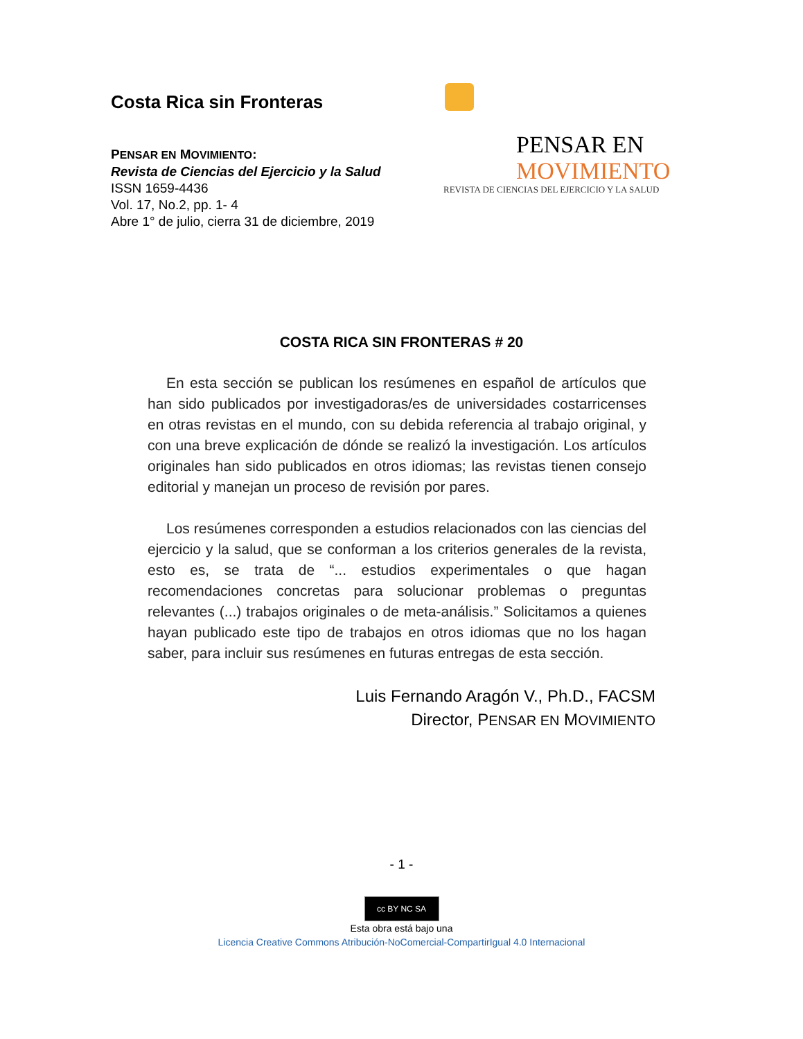Costa Rica sin Fronteras
PENSAR EN MOVIMIENTO:
Revista de Ciencias del Ejercicio y la Salud
ISSN 1659-4436
Vol. 17, No.2, pp. 1- 4
Abre 1° de julio, cierra 31 de diciembre, 2019
PENSAR EN
MOVIMIENTO
REVISTA DE CIENCIAS DEL EJERCICIO Y LA SALUD
COSTA RICA SIN FRONTERAS # 20
En esta sección se publican los resúmenes en español de artículos que han sido publicados por investigadoras/es de universidades costarricenses en otras revistas en el mundo, con su debida referencia al trabajo original, y con una breve explicación de dónde se realizó la investigación. Los artículos originales han sido publicados en otros idiomas; las revistas tienen consejo editorial y manejan un proceso de revisión por pares.
Los resúmenes corresponden a estudios relacionados con las ciencias del ejercicio y la salud, que se conforman a los criterios generales de la revista, esto es, se trata de “... estudios experimentales o que hagan recomendaciones concretas para solucionar problemas o preguntas relevantes (...) trabajos originales o de meta-análisis.” Solicitamos a quienes hayan publicado este tipo de trabajos en otros idiomas que no los hagan saber, para incluir sus resúmenes en futuras entregas de esta sección.
Luis Fernando Aragón V., Ph.D., FACSM
Director, PENSAR EN MOVIMIENTO
- 1 -
cc BY NC SA
Esta obra está bajo una
Licencia Creative Commons Atribución-NoComercial-CompartirIgual 4.0 Internacional